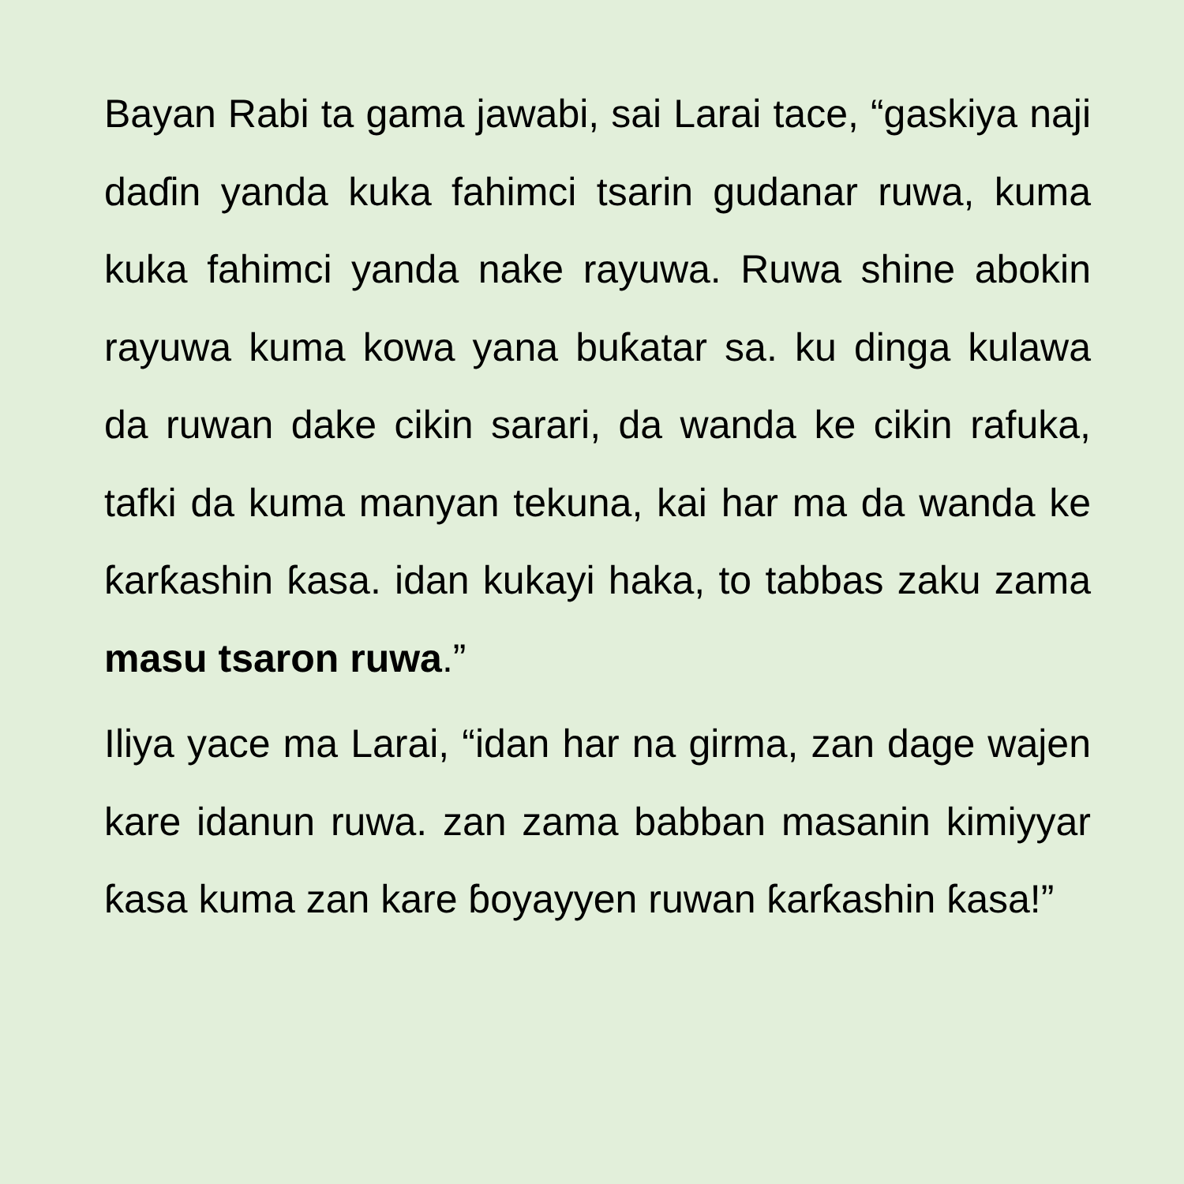Bayan Rabi ta gama jawabi, sai Larai tace, “gaskiya naji daɗin yanda kuka fahimci tsarin gudanar ruwa, kuma kuka fahimci yanda nake rayuwa. Ruwa shine abokin rayuwa kuma kowa yana buƙatar sa. ku dinga kulawa da ruwan dake cikin sarari, da wanda ke cikin rafuka, tafki da kuma manyan tekuna, kai har ma da wanda ke ƙarƙashin ƙasa. idan kukayi haka, to tabbas zaku zama masu tsaron ruwa.”
Iliya yace ma Larai, “idan har na girma, zan dage wajen kare idanun ruwa. zan zama babban masanin kimiyyar ƙasa kuma zan kare ɓoyayyen ruwan ƙarƙashin ƙasa!”